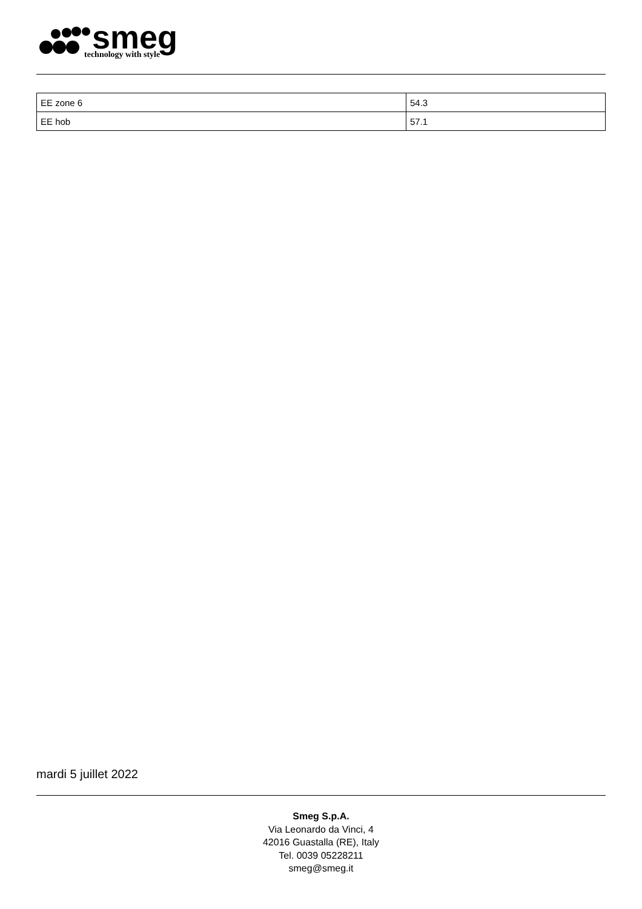smeg
technology with style
| EE zone 6 | 54.3 |
| EE hob | 57.1 |
mardi 5 juillet 2022
Smeg S.p.A.
Via Leonardo da Vinci, 4
42016 Guastalla (RE), Italy
Tel. 0039 05228211
smeg@smeg.it